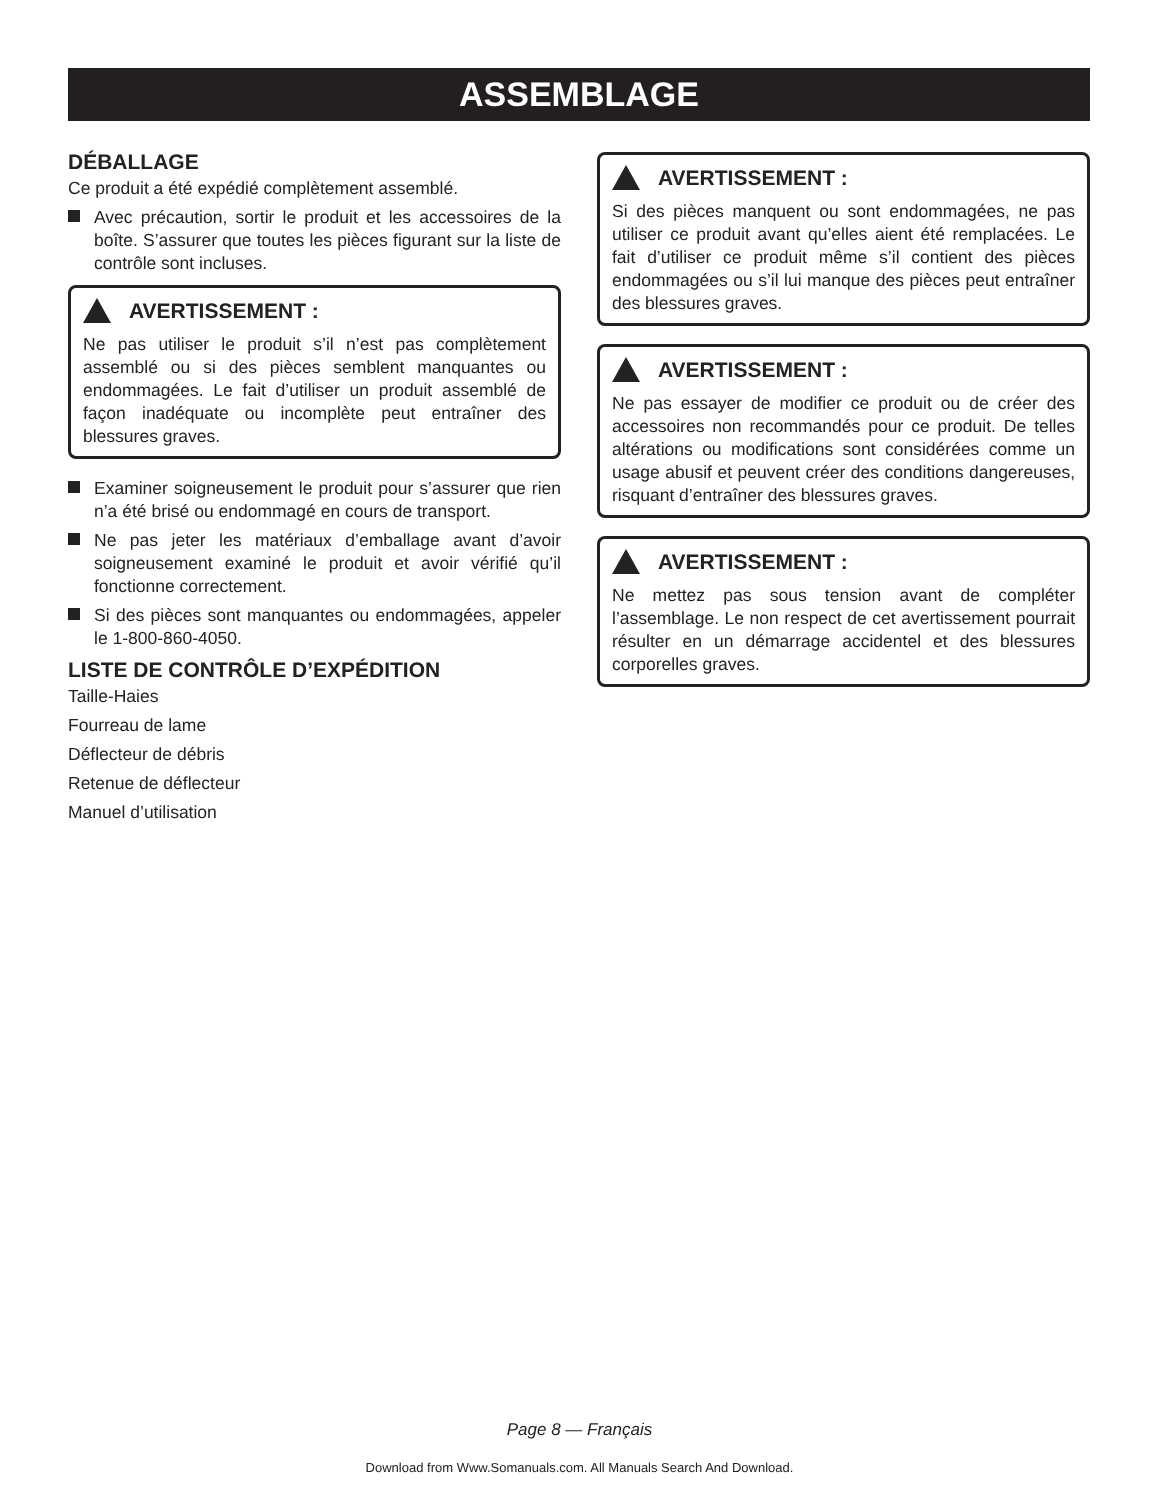ASSEMBLAGE
DÉBALLAGE
Ce produit a été expédié complètement assemblé.
Avec précaution, sortir le produit et les accessoires de la boîte. S’assurer que toutes les pièces figurant sur la liste de contrôle sont incluses.
AVERTISSEMENT :
Ne pas utiliser le produit s’il n’est pas complètement assemblé ou si des pièces semblent manquantes ou endommagées. Le fait d’utiliser un produit assemblé de façon inadéquate ou incomplète peut entraîner des blessures graves.
Examiner soigneusement le produit pour s’assurer que rien n’a été brisé ou endommagé en cours de transport.
Ne pas jeter les matériaux d’emballage avant d’avoir soigneusement examiné le produit et avoir vérifié qu’il fonctionne correctement.
Si des pièces sont manquantes ou endommagées, appeler le 1-800-860-4050.
LISTE DE CONTRÔLE D’EXPÉDITION
Taille-Haies
Fourreau de lame
Déflecteur de débris
Retenue de déflecteur
Manuel d’utilisation
AVERTISSEMENT :
Si des pièces manquent ou sont endommagées, ne pas utiliser ce produit avant qu’elles aient été remplacées. Le fait d’utiliser ce produit même s’il contient des pièces endommagées ou s’il lui manque des pièces peut entraîner des blessures graves.
AVERTISSEMENT :
Ne pas essayer de modifier ce produit ou de créer des accessoires non recommandés pour ce produit. De telles altérations ou modifications sont considérées comme un usage abusif et peuvent créer des conditions dangereuses, risquant d’entraîner des blessures graves.
AVERTISSEMENT :
Ne mettez pas sous tension avant de compléter l’assemblage. Le non respect de cet avertissement pourrait résulter en un démarrage accidentel et des blessures corporelles graves.
Page 8 — Français
Download from Www.Somanuals.com. All Manuals Search And Download.